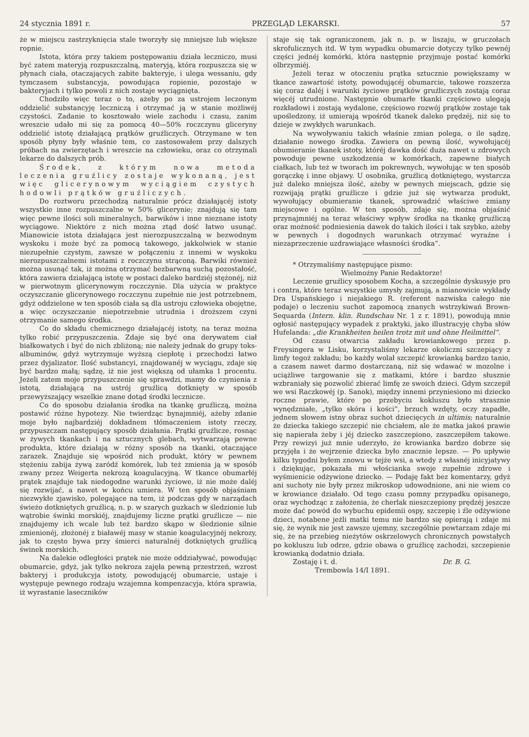24 stycznia 1891 r. PRZEGLĄD LEKARSKI. 57
że w miejscu zastrzyknięcia stale tworzyły się mniejsze lub większe ropnie.
Istota, która przy takiem postępowaniu działa leczniczo, musi być zatem materyją rozpuszczalną, materyją, która rozpuszcza się w płynach ciała, otaczających zabite bakteryje, i ulega wessaniu, gdy tymczasem substancyja, powodująca ropienie, pozostaje w bakteryjach i tylko powoli z nich zostaje wyciągnięta.
Chodziło więc teraz o to, ażeby po za ustrojem leczonym oddzielić substancyję leczniczą i otrzymać ją w stanie możliwéj czystości. Zadanie to kosztowało wiele zachodu i czasu, zanim wreszcie udało mi się za pomocą 40—50% roczczynu gliceryny oddzielić istotę działającą prątków gruźliczych. Otrzymane w ten sposób płyny były właśnie tem, co zastosowałem przy dalszych próbach na zwierzętach i wreszcie na człowieku, oraz co otrzymali lekarze do dalszych prób.
Środek, z którym nowa metoda leczenia gruźlicy zostaje wykonaną, jest więc glicerynowym wyciągiem czystych hodowli prątków gruźliczych.
Do roztworu przechodzą naturalnie prócz działającéj istoty wszystkie inne rozpuszczalne w 50% glicerynie; znajdują się tam więc pewne ilości soli mineralnych, barwików i inne nieznane istoty wyciągowe. Niektóre z nich można ztąd dość łatwo usunąć. Mianowicie istota działająca jest nierozpuszczalną w bezwodnym wyskoku i może być za pomocą takowego, jakkolwiek w stanie niezupełnie czystym, zawsze w połączeniu z innemi w wyskoku nierozpuszczalnemi istotami z roczczynu strąconą. Barwiki również można usunąć tak, iż można otrzymać bezbarwną suchą pozostałość, która zawiera działającą istotę w postaci daleko bardziéj stężonéj, niż w pierwotnym glicerynowym roczczynie. Dla użycia w praktyce oczyszczanie glicerynowego roczczynu zupełnie nie jest potrzebnem, gdyż oddzielone w ten sposób ciała są dla ustroju człowieka obojętne, a więc oczyszczanie niepotrzebnie utrudnia i droższem czyni otrzymanie samego środka.
Co do składu chemicznego działającéj istoty, na teraz można tylko robić przypuszczenia. Zdaje się być ona derywatem ciał białkowatych i być do nich zbliżoną; nie należy jednak do grupy toks-albuminów, gdyż wytrzymuje wyższą ciepłotę i przechodzi łatwo przez dyjalizator. Ilość substancyi, znajdowanéj w wyciągu, zdaje się być bardzo małą; sądzę, iż nie jest większą od ułamka 1 procentu. Jeżeli zatem moje przypuszczenie się sprawdzi, mamy do czynienia z istotą, działającą na ustrój gruźlicą dotknięty w sposób przewyższający wszelkie znane dotąd środki lecznicze.
Co do sposobu działania środka na tkankę gruźliczą, można postawić różne hypotezy. Nie twierdząc bynajmniéj, ażeby zdanie moje było najbardziéj dokładnem tłómaczeniem istoty rzeczy, przypuszczam następujący sposób działania. Prątki gruźlicze, rosnąc w żywych tkankach i na sztucznych glebach, wytwarzają pewne produkta, które działają w różny sposób na tkanki, otaczające zarazek. Znajduje się wpośród nich produkt, który w pewnem stężeniu zabija żywą zaródź komórek, lub też zmienia ją w sposób zwany przez Weigerta nekrozą koagulacyjną. W tkance obumarłéj prątek znajduje tak niedogodne warunki życiowe, iż nie może daléj się rozwijać, a nawet w końcu umiera. W ten sposób objaśniam niezwykłe zjawisko, polegające na tem, iż podczas gdy w narządach świeżo dotkniętych gruźlicą, n. p. w szarych guzkach w śledzionie lub wątrobie świnki morskiéj, znajdujemy liczne prątki gruźlicze — nie znajdujemy ich wcale lub też bardzo skąpo w śledzionie silnie zmienionéj, złożonéj z białawéj masy w stanie koagulacyjnéj nekrozy, jak to często bywa przy śmierci naturalnéj dotkniętych gruźlicą świnek morskich.
Na dalekie odległości prątek nie może oddziaływać, powodując obumarcie, gdyż, jak tylko nekroza zajęła pewną przestrzeń, wzrost bakteryj i produkcyja istoty, powodującéj obumarcie, ustaje i występuje pewnego rodzaju wzajemna kompenzacyja, która sprawia, iż wyrastanie laseczników
staje się tak ograniczonem, jak n. p. w liszaju, w gruczołach skrofulicznych itd. W tym wypadku obumarcie dotyczy tylko pewnéj części jednéj komórki, która następnie przyjmuje postać komórki olbrzymiéj.
Jeżeli teraz w otoczeniu prątka sztucznie powiększamy w tkance zawartość istoty, powodującéj obumarcie, takowe rozszerza się coraz daléj i warunki życiowe prątków gruźliczych zostają coraz więcéj utrudnione. Następnie obumarłe tkanki częściowo ulegają rozkładowi i zostają wydalone, częściowo rozwój prątków zostaje tak upośledzony, iż umierają wpośród tkanek daleko prędzéj, niż się to dzieje w zwykłych warunkach.
Na wywoływaniu takich właśnie zmian polega, o ile sądzę, działanie nowego środka. Zawiera on pewną ilość, wywołującéj obumieranie tkanek istoty, któréj dawka dość duża nawet u zdrowych powoduje pewne uszkodzenia w komórkach, zapewne białych ciałkach, lub też w tworach im pokrewnych, wywołując w ten sposób gorączkę i inne objawy. U osobnika, gruźlicą dotkniętego, wystarcza już daleko mniejsza ilość, ażeby w pewnych miejscach, gdzie się rozwijają prątki gruźlicze i gdzie już się wytwarza produkt, wywołujący obumieranie tkanek, sprowadzić właściwe zmiany miejscowe i ogólne. W ten sposób, zdaje się, można objaśnić przynajmniéj na teraz właściwy wpływ środka na tkankę gruźliczą oraz możność podniesienia dawek do takich ilości i tak szybko, ażeby w pewnych i dogodnych warunkach otrzymać wyraźne i niezaprzeczenie uzdrawiające własności środka“.
* Otrzymaliśmy następujące pismo:
Wielmożny Panie Redaktorze!
Leczenie gruźlicy sposobem Kocha, a szczególnie dyskusyje pro i contra, które teraz wszystkie umysły zajmują, a mianowicie wykłady Dra Uspańskiego i niejakiego R. (referent nazwiska całego nie podaje) o leczeniu suchot zapomocą znanych wstrzykiwań Brown-Sequarda (Intern. klin. Rundschau Nr. 1 z r. 1891), powodują mnie ogłosić następujący wypadek z praktyki, jako illustracyję chyba słów Hufelanda: „die Krankheiten heilen trotz mit und ohne Heilmittel“.
Od czasu otwarcia zakładu krowiankowego przez p. Freysingera w Lisku, korzystaliśmy lekarze okoliczni szczepiący z limfy tegoż zakładu; bo każdy wolał szczepić krowianką bardzo tanio, a czasem nawet darmo dostarczaną, niż się wdawać w mozolne i uciążliwe targowanie się z matkami, które i bardzo słusznie wzbraniały się pozwolić zbierać limfę ze swoich dzieci. Gdym szczepił we wsi Raczkowéj (p. Sanok), między innemi przyniesiono mi dziecko roczne prawie, które po przebyciu kokluszu było strasznie wynędzniałe, „tylko skóra i kości“, brzuch wzdęty, oczy zapadłe, jednem słowem istny obraz suchot dziecięcych in ultimis; naturalnie że dziecka takiego szczepić nie chciałem, ale że matka jakoś prawie się napierała żeby i jéj dziecko zaszczepiono, zaszczepiłem takowe. Przy rewizyi już mnie uderzyło, że krowianka bardzo dobrze się przyjęła i że wejrzenie dziecka było znacznie lepsze. — Po upływie kilku tygodni byłem znowu w tejże wsi, a wtedy z własnéj inicyjatywy i dziękując, pokazała mi włościanka swoje zupełnie zdrowe i wyśmienicie odżywione dziecko. — Podaję fakt bez komentarzy, gdyż ani suchoty nie były przez mikroskop udowodnione, ani nie wiem co w krowiance działało. Od tego czasu pomny przypadku opisanego, oraz wychodząc z założenia, że cherlak nieszczepiony prędzéj jeszcze może dać powód do wybuchu epidemii ospy, szczepię i źle odżywione dzieci, notabene jeżli matki temu nie bardzo się opierają i zdaje mi się, że wynik nie jest zawsze ujemny, szczególnie powtarzam zdaje mi się, że na przebieg nieżytów oskrzelowych chronicznych powstałych po kokluszu lub odrze, gdzie obawa o gruźlicę zachodzi, szczepienie krowianką dodatnio działa.
Zostaję i t. d. Dr. B. G.
Trembowla 14/I 1891.